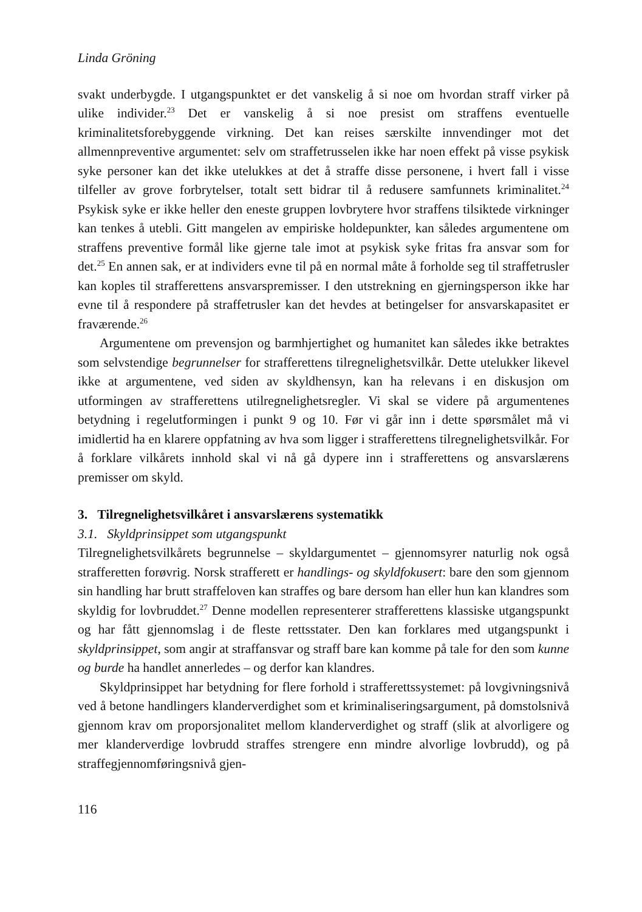Linda Gröning
svakt underbygde. I utgangspunktet er det vanskelig å si noe om hvordan straff virker på ulike individer.<sup>23</sup> Det er vanskelig å si noe presist om straffens eventuelle kriminalitetsforebyggende virkning. Det kan reises særskilte innvendinger mot det allmennpreventive argumentet: selv om straffetrusselen ikke har noen effekt på visse psykisk syke personer kan det ikke utelukkes at det å straffe disse personene, i hvert fall i visse tilfeller av grove forbrytelser, totalt sett bidrar til å redusere samfunnets kriminalitet.<sup>24</sup> Psykisk syke er ikke heller den eneste gruppen lovbrytere hvor straffens tilsiktede virkninger kan tenkes å utebli. Gitt mangelen av empiriske holdepunkter, kan således argumentene om straffens preventive formål like gjerne tale imot at psykisk syke fritas fra ansvar som for det.<sup>25</sup> En annen sak, er at individers evne til på en normal måte å forholde seg til straffetrusler kan koples til strafferettens ansvarspremisser. I den utstrekning en gjerningsperson ikke har evne til å respondere på straffetrusler kan det hevdes at betingelser for ansvarskapasitet er fraværende.<sup>26</sup>
Argumentene om prevensjon og barmhjertighet og humanitet kan således ikke betraktes som selvstendige begrunnelser for strafferettens tilregnelighetsvilkår. Dette utelukker likevel ikke at argumentene, ved siden av skyldhensyn, kan ha relevans i en diskusjon om utformingen av strafferettens utilregnelighetsregler. Vi skal se videre på argumentenes betydning i regelutformingen i punkt 9 og 10. Før vi går inn i dette spørsmålet må vi imidlertid ha en klarere oppfatning av hva som ligger i strafferettens tilregnelighetsvilkår. For å forklare vilkårets innhold skal vi nå gå dypere inn i strafferettens og ansvarslærens premisser om skyld.
3. Tilregnelighetsvilkåret i ansvarslærens systematikk
3.1. Skyldprinsippet som utgangspunkt
Tilregnelighetsvilkårets begrunnelse – skyldargumentet – gjennomsyrer naturlig nok også strafferetten forøvrig. Norsk strafferett er handlings- og skyldfokusert: bare den som gjennom sin handling har brutt straffeloven kan straffes og bare dersom han eller hun kan klandres som skyldig for lovbruddet.<sup>27</sup> Denne modellen representerer strafferettens klassiske utgangspunkt og har fått gjennomslag i de fleste rettsstater. Den kan forklares med utgangspunkt i skyldprinsippet, som angir at straffansvar og straff bare kan komme på tale for den som kunne og burde ha handlet annerledes – og derfor kan klandres.
Skyldprinsippet har betydning for flere forhold i strafferettssystemet: på lovgivningsnivå ved å betone handlingers klanderverdighet som et kriminaliseringsargument, på domstolsnivå gjennom krav om proporsjonalitet mellom klanderverdighet og straff (slik at alvorligere og mer klanderverdige lovbrudd straffes strengere enn mindre alvorlige lovbrudd), og på straffegjennomføringsnivå gjen-
116